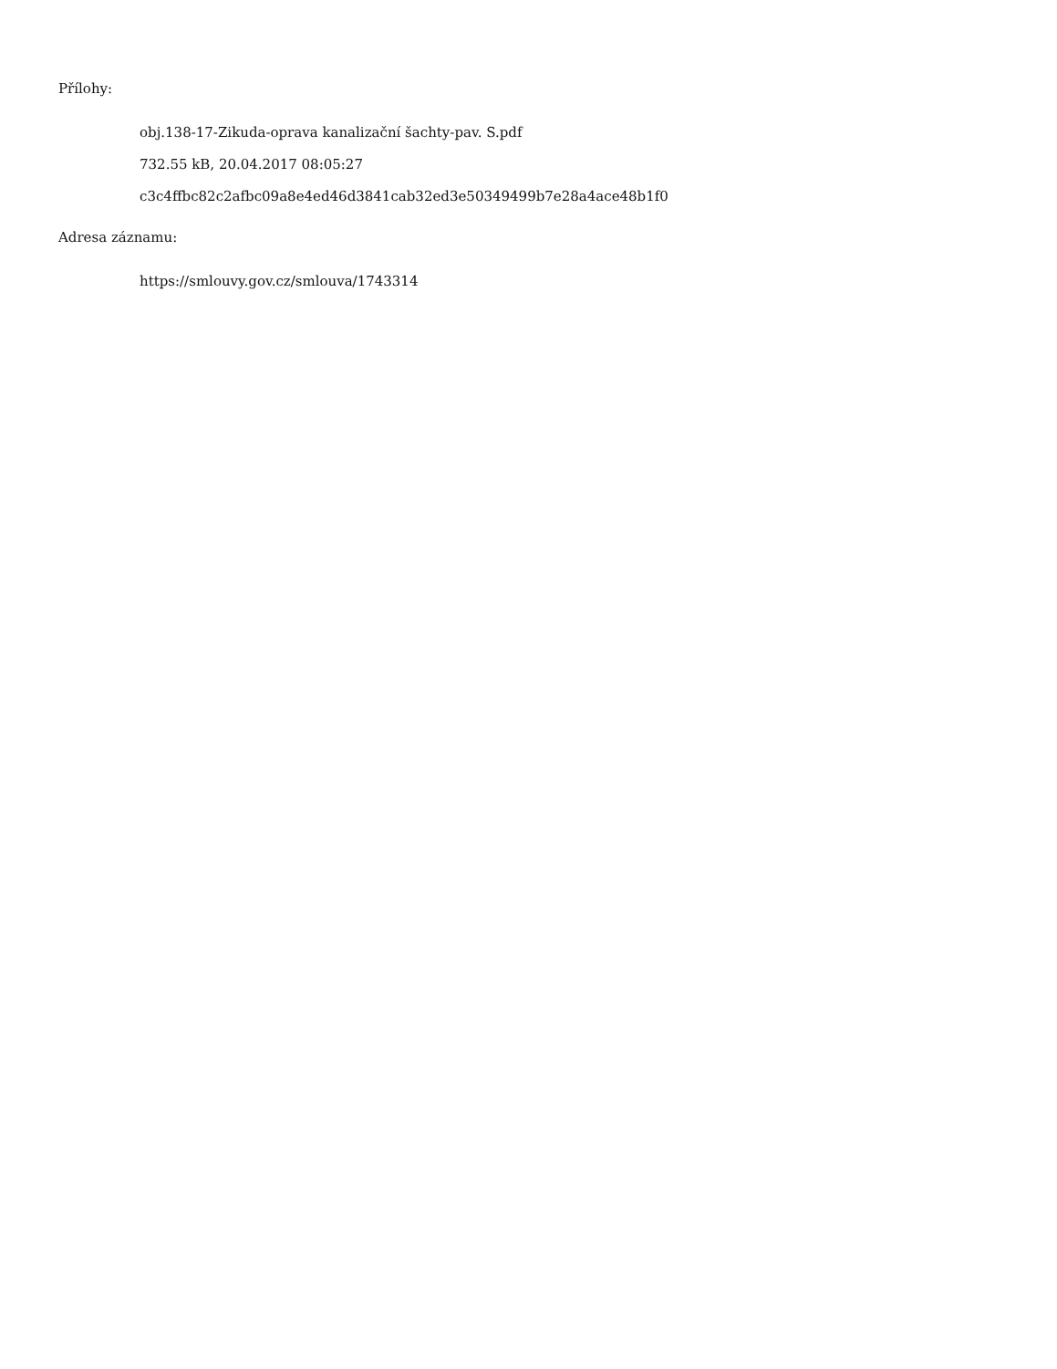Přílohy:
obj.138-17-Zikuda-oprava kanalizační šachty-pav. S.pdf
732.55 kB, 20.04.2017 08:05:27
c3c4ffbc82c2afbc09a8e4ed46d3841cab32ed3e50349499b7e28a4ace48b1f0
Adresa záznamu:
https://smlouvy.gov.cz/smlouva/1743314